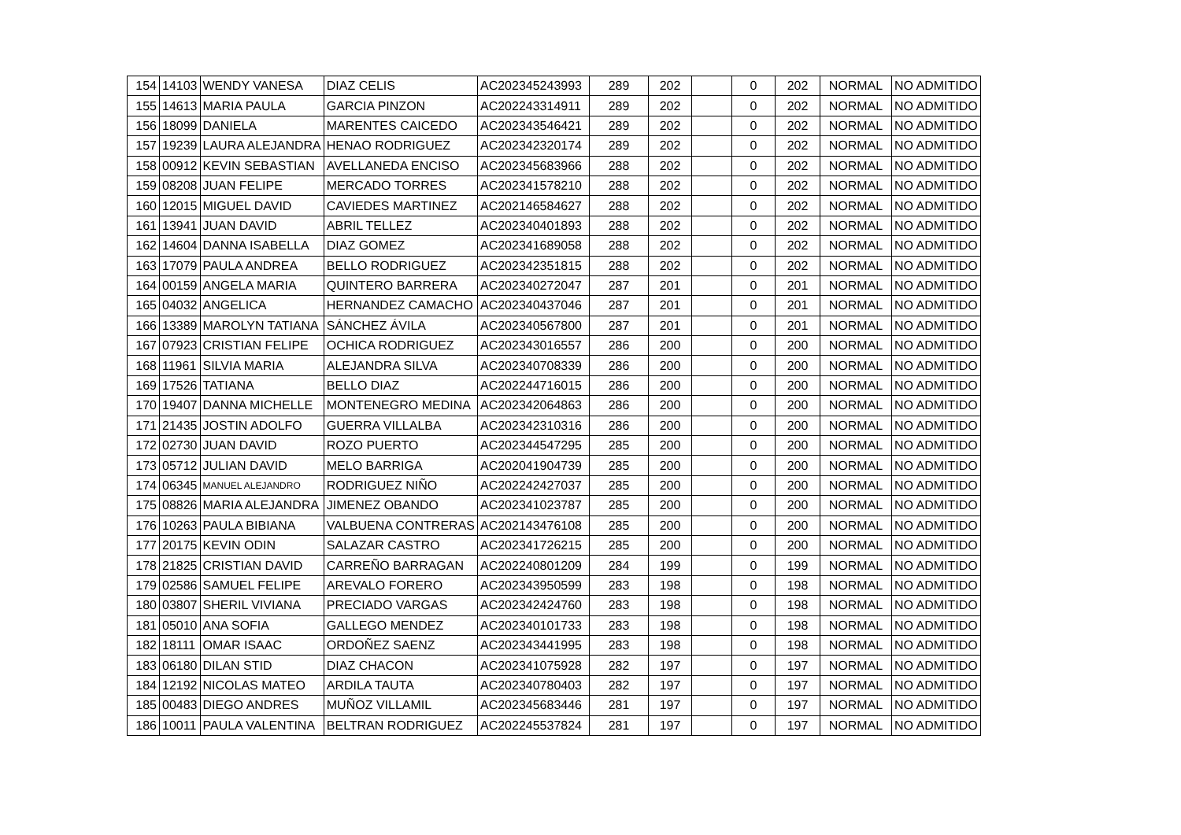| 154 | 14103 | WENDY VANESA | DIAZ CELIS | AC202345243993 | 289 | 202 | | 0 | 202 | NORMAL | NO ADMITIDO |
| 155 | 14613 | MARIA PAULA | GARCIA PINZON | AC202243314911 | 289 | 202 | | 0 | 202 | NORMAL | NO ADMITIDO |
| 156 | 18099 | DANIELA | MARENTES CAICEDO | AC202343546421 | 289 | 202 | | 0 | 202 | NORMAL | NO ADMITIDO |
| 157 | 19239 | LAURA ALEJANDRA | HENAO RODRIGUEZ | AC202342320174 | 289 | 202 | | 0 | 202 | NORMAL | NO ADMITIDO |
| 158 | 00912 | KEVIN SEBASTIAN | AVELLANEDA ENCISO | AC202345683966 | 288 | 202 | | 0 | 202 | NORMAL | NO ADMITIDO |
| 159 | 08208 | JUAN FELIPE | MERCADO TORRES | AC202341578210 | 288 | 202 | | 0 | 202 | NORMAL | NO ADMITIDO |
| 160 | 12015 | MIGUEL DAVID | CAVIEDES MARTINEZ | AC202146584627 | 288 | 202 | | 0 | 202 | NORMAL | NO ADMITIDO |
| 161 | 13941 | JUAN DAVID | ABRIL TELLEZ | AC202340401893 | 288 | 202 | | 0 | 202 | NORMAL | NO ADMITIDO |
| 162 | 14604 | DANNA ISABELLA | DIAZ GOMEZ | AC202341689058 | 288 | 202 | | 0 | 202 | NORMAL | NO ADMITIDO |
| 163 | 17079 | PAULA ANDREA | BELLO RODRIGUEZ | AC202342351815 | 288 | 202 | | 0 | 202 | NORMAL | NO ADMITIDO |
| 164 | 00159 | ANGELA MARIA | QUINTERO BARRERA | AC202340272047 | 287 | 201 | | 0 | 201 | NORMAL | NO ADMITIDO |
| 165 | 04032 | ANGELICA | HERNANDEZ CAMACHO | AC202340437046 | 287 | 201 | | 0 | 201 | NORMAL | NO ADMITIDO |
| 166 | 13389 | MAROLYN TATIANA | SÁNCHEZ ÁVILA | AC202340567800 | 287 | 201 | | 0 | 201 | NORMAL | NO ADMITIDO |
| 167 | 07923 | CRISTIAN FELIPE | OCHICA RODRIGUEZ | AC202343016557 | 286 | 200 | | 0 | 200 | NORMAL | NO ADMITIDO |
| 168 | 11961 | SILVIA MARIA | ALEJANDRA SILVA | AC202340708339 | 286 | 200 | | 0 | 200 | NORMAL | NO ADMITIDO |
| 169 | 17526 | TATIANA | BELLO DIAZ | AC202244716015 | 286 | 200 | | 0 | 200 | NORMAL | NO ADMITIDO |
| 170 | 19407 | DANNA MICHELLE | MONTENEGRO MEDINA | AC202342064863 | 286 | 200 | | 0 | 200 | NORMAL | NO ADMITIDO |
| 171 | 21435 | JOSTIN ADOLFO | GUERRA VILLALBA | AC202342310316 | 286 | 200 | | 0 | 200 | NORMAL | NO ADMITIDO |
| 172 | 02730 | JUAN DAVID | ROZO PUERTO | AC202344547295 | 285 | 200 | | 0 | 200 | NORMAL | NO ADMITIDO |
| 173 | 05712 | JULIAN DAVID | MELO BARRIGA | AC202041904739 | 285 | 200 | | 0 | 200 | NORMAL | NO ADMITIDO |
| 174 | 06345 | MANUEL ALEJANDRO | RODRIGUEZ NIÑO | AC202242427037 | 285 | 200 | | 0 | 200 | NORMAL | NO ADMITIDO |
| 175 | 08826 | MARIA ALEJANDRA | JIMENEZ OBANDO | AC202341023787 | 285 | 200 | | 0 | 200 | NORMAL | NO ADMITIDO |
| 176 | 10263 | PAULA BIBIANA | VALBUENA CONTRERAS | AC202143476108 | 285 | 200 | | 0 | 200 | NORMAL | NO ADMITIDO |
| 177 | 20175 | KEVIN ODIN | SALAZAR CASTRO | AC202341726215 | 285 | 200 | | 0 | 200 | NORMAL | NO ADMITIDO |
| 178 | 21825 | CRISTIAN DAVID | CARREÑO BARRAGAN | AC202240801209 | 284 | 199 | | 0 | 199 | NORMAL | NO ADMITIDO |
| 179 | 02586 | SAMUEL FELIPE | AREVALO FORERO | AC202343950599 | 283 | 198 | | 0 | 198 | NORMAL | NO ADMITIDO |
| 180 | 03807 | SHERIL VIVIANA | PRECIADO VARGAS | AC202342424760 | 283 | 198 | | 0 | 198 | NORMAL | NO ADMITIDO |
| 181 | 05010 | ANA SOFIA | GALLEGO MENDEZ | AC202340101733 | 283 | 198 | | 0 | 198 | NORMAL | NO ADMITIDO |
| 182 | 18111 | OMAR ISAAC | ORDOÑEZ SAENZ | AC202343441995 | 283 | 198 | | 0 | 198 | NORMAL | NO ADMITIDO |
| 183 | 06180 | DILAN STID | DIAZ CHACON | AC202341075928 | 282 | 197 | | 0 | 197 | NORMAL | NO ADMITIDO |
| 184 | 12192 | NICOLAS MATEO | ARDILA TAUTA | AC202340780403 | 282 | 197 | | 0 | 197 | NORMAL | NO ADMITIDO |
| 185 | 00483 | DIEGO ANDRES | MUÑOZ VILLAMIL | AC202345683446 | 281 | 197 | | 0 | 197 | NORMAL | NO ADMITIDO |
| 186 | 10011 | PAULA VALENTINA | BELTRAN RODRIGUEZ | AC202245537824 | 281 | 197 | | 0 | 197 | NORMAL | NO ADMITIDO |